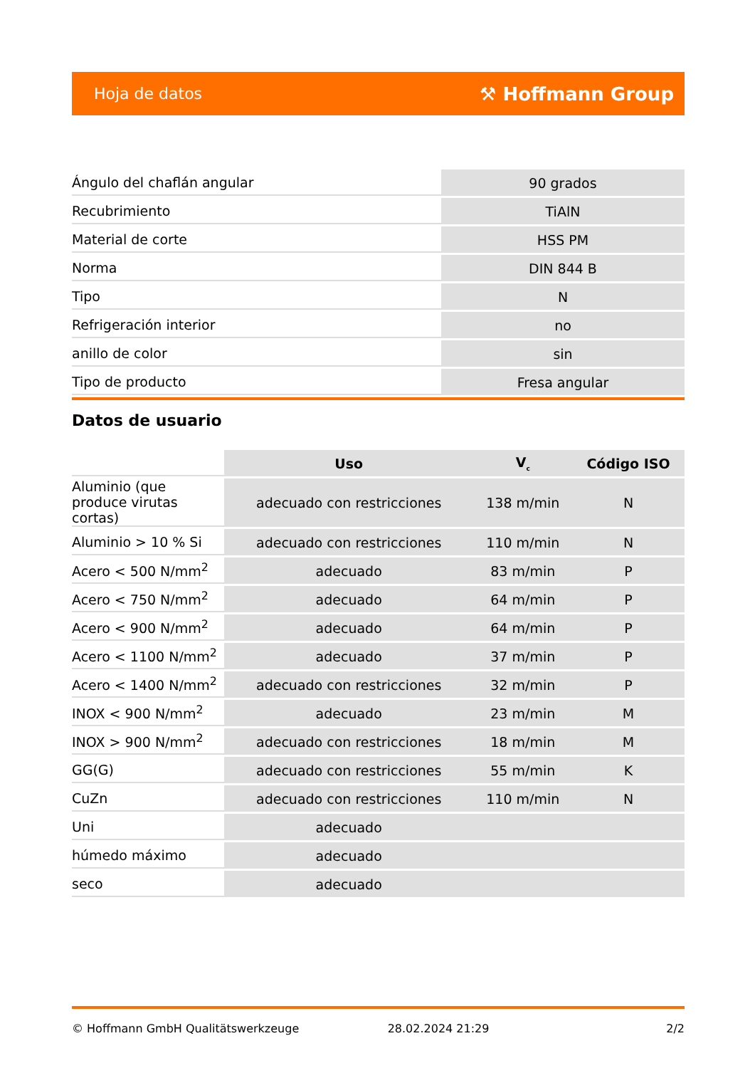Hoja de datos ⚒ Hoffmann Group
| Ángulo del chaflán angular | 90 grados |
| Recubrimiento | TiAlN |
| Material de corte | HSS PM |
| Norma | DIN 844 B |
| Tipo | N |
| Refrigeración interior | no |
| anillo de color | sin |
| Tipo de producto | Fresa angular |
Datos de usuario
| | Uso | V<sub>c</sub> | Código ISO |
| Aluminio (que produce virutas cortas) | adecuado con restricciones | 138 m/min | N |
| Aluminio > 10 % Si | adecuado con restricciones | 110 m/min | N |
| Acero < 500 N/mm<sup>2</sup> | adecuado | 83 m/min | P |
| Acero < 750 N/mm<sup>2</sup> | adecuado | 64 m/min | P |
| Acero < 900 N/mm<sup>2</sup> | adecuado | 64 m/min | P |
| Acero < 1100 N/mm<sup>2</sup> | adecuado | 37 m/min | P |
| Acero < 1400 N/mm<sup>2</sup> | adecuado con restricciones | 32 m/min | P |
| INOX < 900 N/mm<sup>2</sup> | adecuado | 23 m/min | M |
| INOX > 900 N/mm<sup>2</sup> | adecuado con restricciones | 18 m/min | M |
| GG(G) | adecuado con restricciones | 55 m/min | K |
| CuZn | adecuado con restricciones | 110 m/min | N |
| Uni | adecuado | | |
| húmedo máximo | adecuado | | |
| seco | adecuado | | |
© Hoffmann GmbH Qualitätswerkzeuge 28.02.2024 21:29 2/2